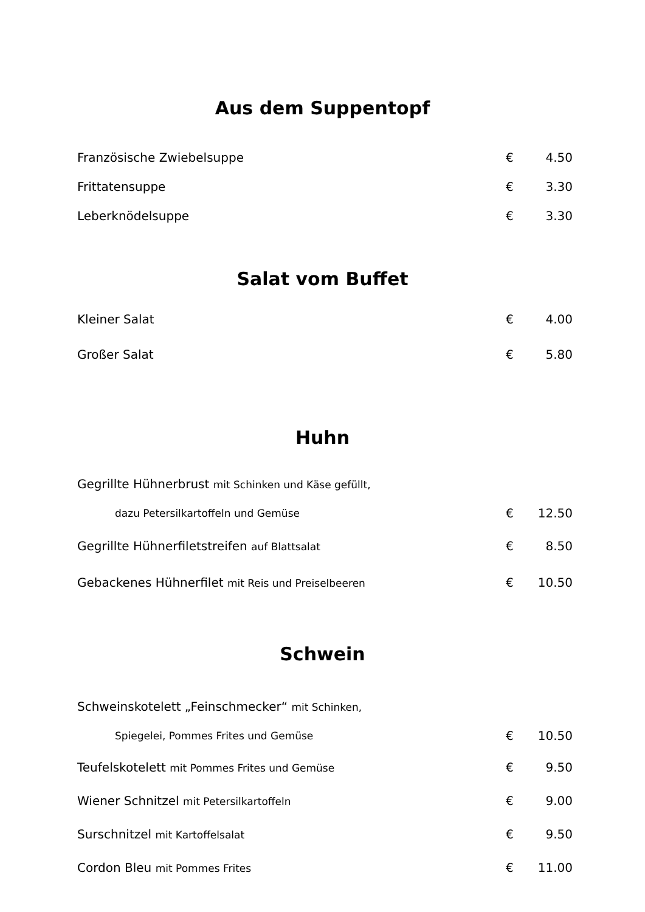Aus dem Suppentopf
| Französische Zwiebelsuppe | € | 4.50 |
| Frittatensuppe | € | 3.30 |
| Leberknödelsuppe | € | 3.30 |
Salat vom Buffet
| Kleiner Salat | € | 4.00 |
| Großer Salat | € | 5.80 |
Huhn
| Gegrillte Hühnerbrust mit Schinken und Käse gefüllt, | | |
| dazu Petersilkartoffeln und Gemüse | € | 12.50 |
| Gegrillte Hühnerfiletstreifen auf Blattsalat | € | 8.50 |
| Gebackenes Hühnerfilet mit Reis und Preiselbeeren | € | 10.50 |
Schwein
| Schweinskotelett „Feinschmecker“ mit Schinken, | | |
| Spiegelei, Pommes Frites und Gemüse | € | 10.50 |
| Teufelskotelett mit Pommes Frites und Gemüse | € | 9.50 |
| Wiener Schnitzel mit Petersilkartoffeln | € | 9.00 |
| Surschnitzel mit Kartoffelsalat | € | 9.50 |
| Cordon Bleu mit Pommes Frites | € | 11.00 |